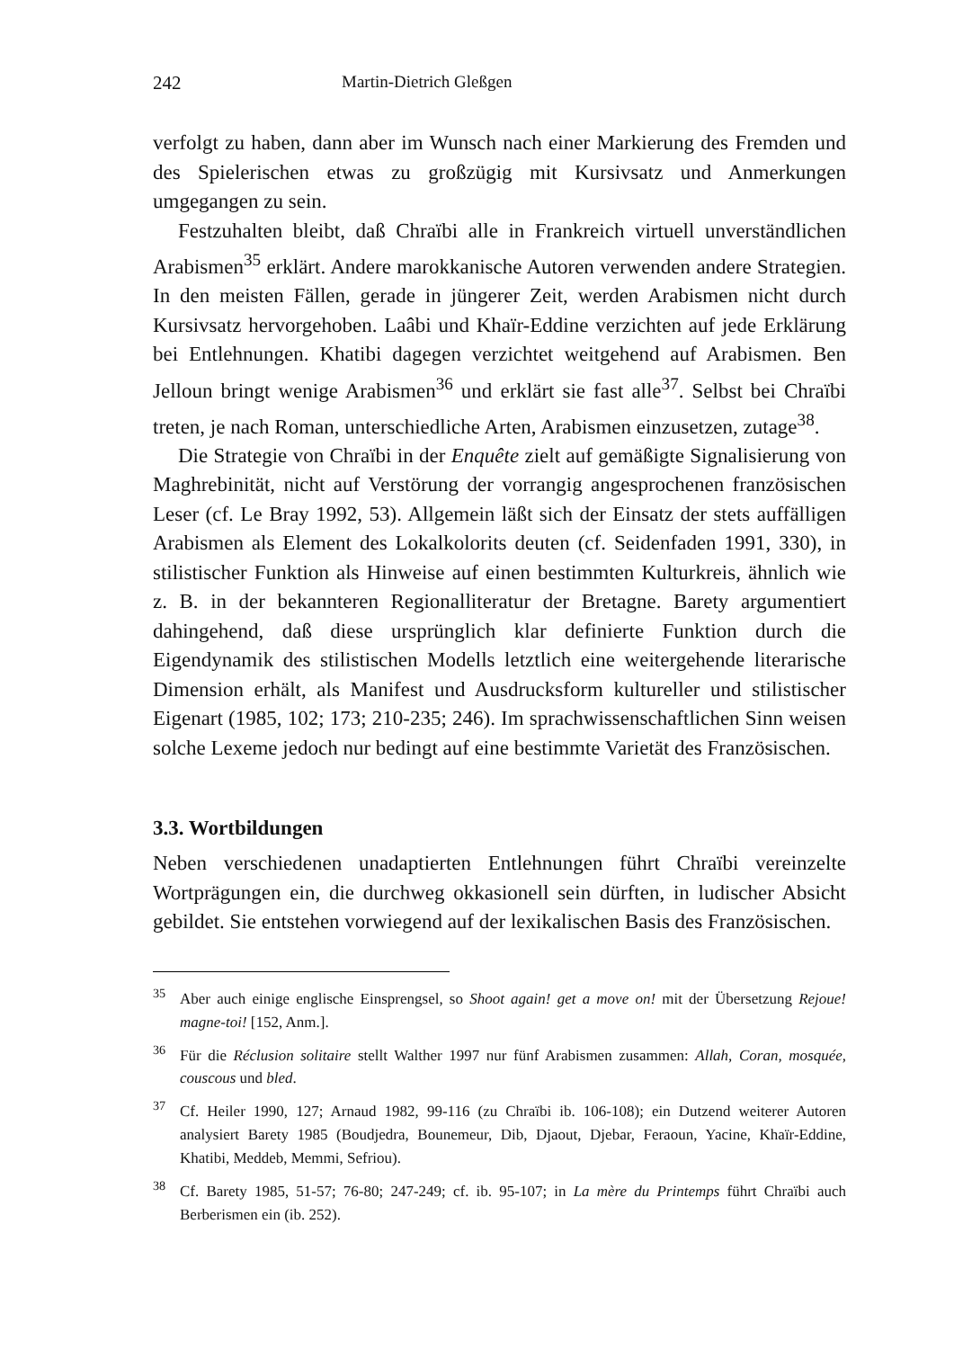242 Martin-Dietrich Gleßgen
verfolgt zu haben, dann aber im Wunsch nach einer Markierung des Fremden und des Spielerischen etwas zu großzügig mit Kursivsatz und Anmerkungen umgegangen zu sein.
Festzuhalten bleibt, daß Chraïbi alle in Frankreich virtuell unverständlichen Arabismen<sup>35</sup> erklärt. Andere marokkanische Autoren verwenden andere Strategien. In den meisten Fällen, gerade in jüngerer Zeit, werden Arabismen nicht durch Kursivsatz hervorgehoben. Laâbi und Khaïr-Eddine verzichten auf jede Erklärung bei Entlehnungen. Khatibi dagegen verzichtet weitgehend auf Arabismen. Ben Jelloun bringt wenige Arabismen<sup>36</sup> und erklärt sie fast alle<sup>37</sup>. Selbst bei Chraïbi treten, je nach Roman, unterschiedliche Arten, Arabismen einzusetzen, zutage<sup>38</sup>.
Die Strategie von Chraïbi in der Enquête zielt auf gemäßigte Signalisierung von Maghrebinität, nicht auf Verstörung der vorrangig angesprochenen französischen Leser (cf. Le Bray 1992, 53). Allgemein läßt sich der Einsatz der stets auffälligen Arabismen als Element des Lokalkolorits deuten (cf. Seidenfaden 1991, 330), in stilistischer Funktion als Hinweise auf einen bestimmten Kulturkreis, ähnlich wie z. B. in der bekannteren Regionalliteratur der Bretagne. Barety argumentiert dahingehend, daß diese ursprünglich klar definierte Funktion durch die Eigendynamik des stilistischen Modells letztlich eine weitergehende literarische Dimension erhält, als Manifest und Ausdrucksform kultureller und stilistischer Eigenart (1985, 102; 173; 210-235; 246). Im sprachwissenschaftlichen Sinn weisen solche Lexeme jedoch nur bedingt auf eine bestimmte Varietät des Französischen.
3.3. Wortbildungen
Neben verschiedenen unadaptierten Entlehnungen führt Chraïbi vereinzelte Wortprägungen ein, die durchweg okkasionell sein dürften, in ludischer Absicht gebildet. Sie entstehen vorwiegend auf der lexikalischen Basis des Französischen.
<sup>35</sup> Aber auch einige englische Einsprengsel, so Shoot again! get a move on! mit der Übersetzung Rejoue! magne-toi! [152, Anm.].
<sup>36</sup>Für die Réclusion solitaire stellt Walther 1997 nur fünf Arabismen zusammen: Allah, Coran, mosquée, couscous und bled.
<sup>37</sup> Cf. Heiler 1990, 127; Arnaud 1982, 99-116 (zu Chraïbi ib. 106-108); ein Dutzend weiterer Autoren analysiert Barety 1985 (Boudjedra, Bounemeur, Dib, Djaout, Djebar, Feraoun, Yacine, Khaïr-Eddine, Khatibi, Meddeb, Memmi, Sefriou).
<sup>38</sup> Cf. Barety 1985, 51-57; 76-80; 247-249; cf. ib. 95-107; in La mère du Printemps führt Chraïbi auch Berberismen ein (ib. 252).